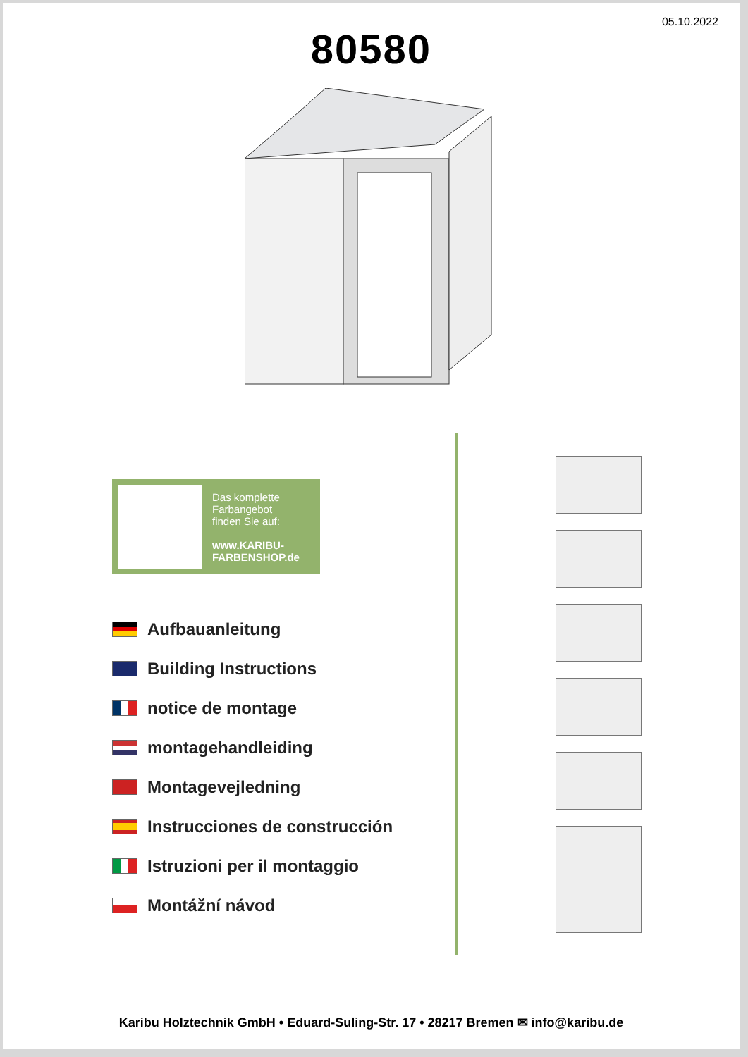05.10.2022
80580
Das komplette
Farbangebot
finden Sie auf:
www.KARIBU-
FARBENSHOP.de
Aufbauanleitung
Building Instructions
notice de montage
montagehandleiding
Montagevejledning
Instrucciones de construcción
Istruzioni per il montaggio
Montážní návod
Karibu Holztechnik GmbH • Eduard-Suling-Str. 17 • 28217 Bremen ✉ info@karibu.de